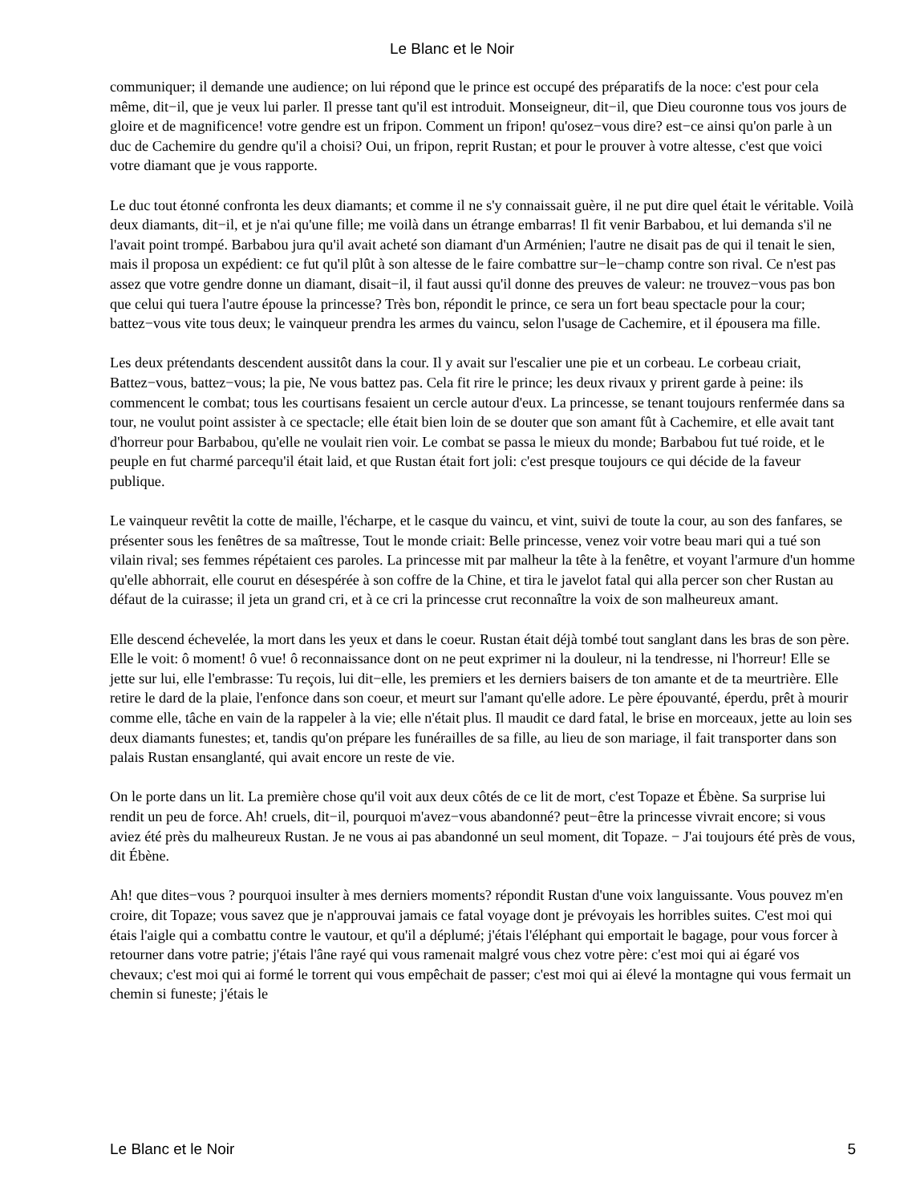Le Blanc et le Noir
communiquer; il demande une audience; on lui répond que le prince est occupé des préparatifs de la noce: c'est pour cela même, dit−il, que je veux lui parler. Il presse tant qu'il est introduit. Monseigneur, dit−il, que Dieu couronne tous vos jours de gloire et de magnificence! votre gendre est un fripon. Comment un fripon! qu'osez−vous dire? est−ce ainsi qu'on parle à un duc de Cachemire du gendre qu'il a choisi? Oui, un fripon, reprit Rustan; et pour le prouver à votre altesse, c'est que voici votre diamant que je vous rapporte.
Le duc tout étonné confronta les deux diamants; et comme il ne s'y connaissait guère, il ne put dire quel était le véritable. Voilà deux diamants, dit−il, et je n'ai qu'une fille; me voilà dans un étrange embarras! Il fit venir Barbabou, et lui demanda s'il ne l'avait point trompé. Barbabou jura qu'il avait acheté son diamant d'un Arménien; l'autre ne disait pas de qui il tenait le sien, mais il proposa un expédient: ce fut qu'il plût à son altesse de le faire combattre sur−le−champ contre son rival. Ce n'est pas assez que votre gendre donne un diamant, disait−il, il faut aussi qu'il donne des preuves de valeur: ne trouvez−vous pas bon que celui qui tuera l'autre épouse la princesse? Très bon, répondit le prince, ce sera un fort beau spectacle pour la cour; battez−vous vite tous deux; le vainqueur prendra les armes du vaincu, selon l'usage de Cachemire, et il épousera ma fille.
Les deux prétendants descendent aussitôt dans la cour. Il y avait sur l'escalier une pie et un corbeau. Le corbeau criait, Battez−vous, battez−vous; la pie, Ne vous battez pas. Cela fit rire le prince; les deux rivaux y prirent garde à peine: ils commencent le combat; tous les courtisans fesaient un cercle autour d'eux. La princesse, se tenant toujours renfermée dans sa tour, ne voulut point assister à ce spectacle; elle était bien loin de se douter que son amant fût à Cachemire, et elle avait tant d'horreur pour Barbabou, qu'elle ne voulait rien voir. Le combat se passa le mieux du monde; Barbabou fut tué roide, et le peuple en fut charmé parcequ'il était laid, et que Rustan était fort joli: c'est presque toujours ce qui décide de la faveur publique.
Le vainqueur revêtit la cotte de maille, l'écharpe, et le casque du vaincu, et vint, suivi de toute la cour, au son des fanfares, se présenter sous les fenêtres de sa maîtresse, Tout le monde criait: Belle princesse, venez voir votre beau mari qui a tué son vilain rival; ses femmes répétaient ces paroles. La princesse mit par malheur la tête à la fenêtre, et voyant l'armure d'un homme qu'elle abhorrait, elle courut en désespérée à son coffre de la Chine, et tira le javelot fatal qui alla percer son cher Rustan au défaut de la cuirasse; il jeta un grand cri, et à ce cri la princesse crut reconnaître la voix de son malheureux amant.
Elle descend échevelée, la mort dans les yeux et dans le coeur. Rustan était déjà tombé tout sanglant dans les bras de son père. Elle le voit: ô moment! ô vue! ô reconnaissance dont on ne peut exprimer ni la douleur, ni la tendresse, ni l'horreur! Elle se jette sur lui, elle l'embrasse: Tu reçois, lui dit−elle, les premiers et les derniers baisers de ton amante et de ta meurtrière. Elle retire le dard de la plaie, l'enfonce dans son coeur, et meurt sur l'amant qu'elle adore. Le père épouvanté, éperdu, prêt à mourir comme elle, tâche en vain de la rappeler à la vie; elle n'était plus. Il maudit ce dard fatal, le brise en morceaux, jette au loin ses deux diamants funestes; et, tandis qu'on prépare les funérailles de sa fille, au lieu de son mariage, il fait transporter dans son palais Rustan ensanglanté, qui avait encore un reste de vie.
On le porte dans un lit. La première chose qu'il voit aux deux côtés de ce lit de mort, c'est Topaze et Ébène. Sa surprise lui rendit un peu de force. Ah! cruels, dit−il, pourquoi m'avez−vous abandonné? peut−être la princesse vivrait encore; si vous aviez été près du malheureux Rustan. Je ne vous ai pas abandonné un seul moment, dit Topaze. − J'ai toujours été près de vous, dit Ébène.
Ah! que dites−vous ? pourquoi insulter à mes derniers moments? répondit Rustan d'une voix languissante. Vous pouvez m'en croire, dit Topaze; vous savez que je n'approuvai jamais ce fatal voyage dont je prévoyais les horribles suites. C'est moi qui étais l'aigle qui a combattu contre le vautour, et qu'il a déplumé; j'étais l'éléphant qui emportait le bagage, pour vous forcer à retourner dans votre patrie; j'étais l'âne rayé qui vous ramenait malgré vous chez votre père: c'est moi qui ai égaré vos chevaux; c'est moi qui ai formé le torrent qui vous empêchait de passer; c'est moi qui ai élevé la montagne qui vous fermait un chemin si funeste; j'étais le
Le Blanc et le Noir 5